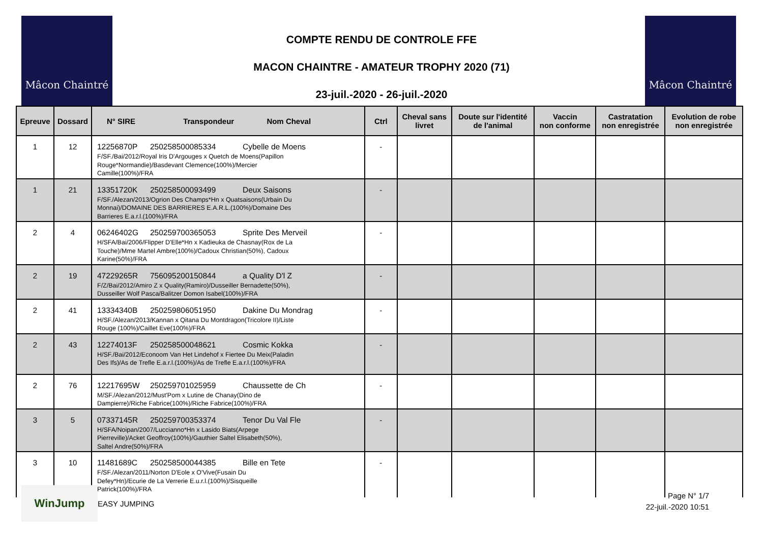Mâcon Chaintré Mâcon Chaintré
COMPTE RENDU DE CONTROLE FFE
MACON CHAINTRE - AMATEUR TROPHY 2020 (71)
23-juil.-2020 - 26-juil.-2020
| Epreuve | Dossard | N° SIRE Transpondeur Nom Cheval | Ctrl | Cheval sans livret | Doute sur l'identité de l'animal | Vaccin non conforme | Castratation non enregistrée | Evolution de robe non enregistrée |
| --- | --- | --- | --- | --- | --- | --- | --- | --- |
| 1 | 12 | 12256870P 250258500085334 Cybelle de Moens F/SF./Bai/2012/Royal Iris D'Argouges x Quetch de Moens(Papillon Rouge*Normandie)/Basdevant Clemence(100%)/Mercier Camille(100%)/FRA | - | | | | | |
| 1 | 21 | 13351720K 250258500093499 Deux Saisons F/SF./Alezan/2013/Ogrion Des Champs*Hn x Quatsaisons(Urbain Du Monnai)/DOMAINE DES BARRIERES E.A.R.L.(100%)/Domaine Des Barrieres E.a.r.l.(100%)/FRA | - | | | | | |
| 2 | 4 | 06246402G 250259700365053 Sprite Des Merveil H/SFA/Bai/2006/Flipper D'Elle*Hn x Kadieuka de Chasnay(Rox de La Touche)/Mme Martel Ambre(100%)/Cadoux Christian(50%), Cadoux Karine(50%)/FRA | - | | | | | |
| 2 | 19 | 47229265R 756095200150844 a Quality D'l Z F/Z/Bai/2012/Amiro Z x Quality(Ramiro)/Dusseiller Bernadette(50%), Dusseiller Wolf Pasca/Balitzer Domon Isabel(100%)/FRA | - | | | | | |
| 2 | 41 | 13334340B 250259806051950 Dakine Du Mondrag H/SF./Alezan/2013/Kannan x Qitana Du Montdragon(Tricolore II)/Liste Rouge (100%)/Caillet Eve(100%)/FRA | - | | | | | |
| 2 | 43 | 12274013F 250258500048621 Cosmic Kokka H/SF./Bai/2012/Econoom Van Het Lindehof x Fiertee Du Meix(Paladin Des Ifs)/As de Trefle E.a.r.l.(100%)/As de Trefle E.a.r.l.(100%)/FRA | - | | | | | |
| 2 | 76 | 12217695W 250259701025959 Chaussette de Ch M/SF./Alezan/2012/Must'Pom x Lutine de Chanay(Dino de Dampierre)/Riche Fabrice(100%)/Riche Fabrice(100%)/FRA | - | | | | | |
| 3 | 5 | 07337145R 250259700353374 Tenor Du Val Fle H/SFA/Noipan/2007/Luccianno*Hn x Lasido Biats(Arpege Pierreville)/Acket Geoffroy(100%)/Gauthier Saltel Elisabeth(50%), Saltel Andre(50%)/FRA | - | | | | | |
| 3 | 10 | 11481689C 250258500044385 Bille en Tete F/SF./Alezan/2011/Norton D'Eole x O'Vive(Fusain Du Defey*Hn)/Ecurie de La Verrerie E.u.r.l.(100%)/Sisqueille Patrick(100%)/FRA | - | | | | | |
WinJump
EASY JUMPING
Page N° 1/7
22-juil.-2020 10:51